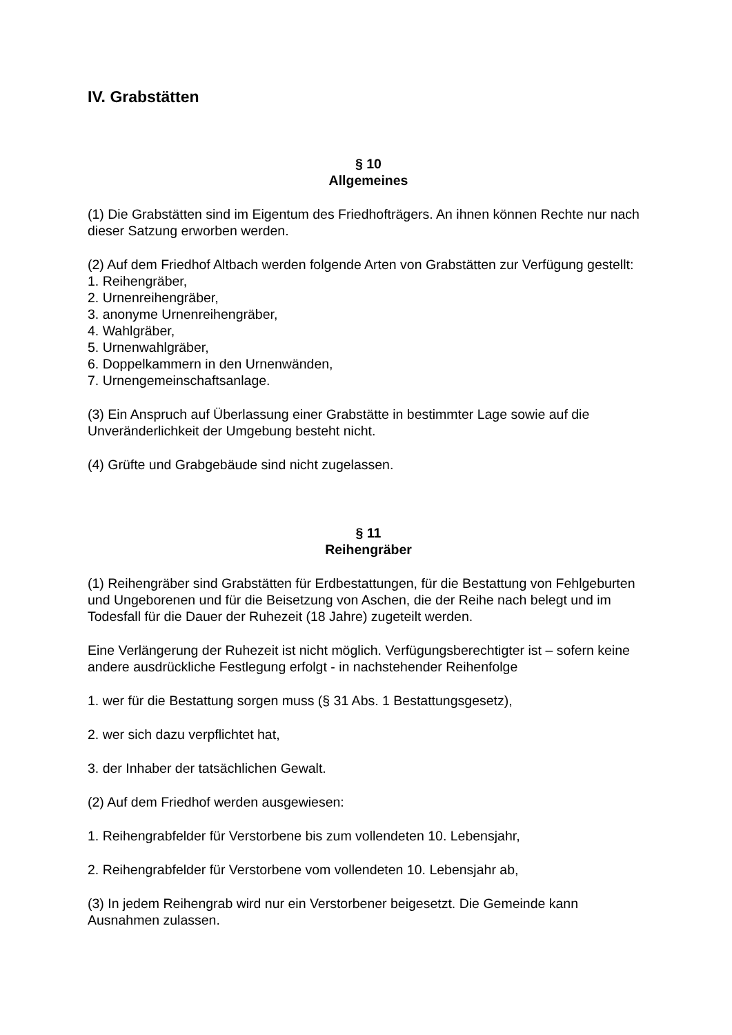IV. Grabstätten
§ 10
Allgemeines
(1) Die Grabstätten sind im Eigentum des Friedhofträgers. An ihnen können Rechte nur nach dieser Satzung erworben werden.
(2) Auf dem Friedhof Altbach werden folgende Arten von Grabstätten zur Verfügung gestellt:
1. Reihengräber,
2. Urnenreihengräber,
3. anonyme Urnenreihengräber,
4. Wahlgräber,
5. Urnenwahlgräber,
6. Doppelkammern in den Urnenwänden,
7. Urnengemeinschaftsanlage.
(3) Ein Anspruch auf Überlassung einer Grabstätte in bestimmter Lage sowie auf die Unveränderlichkeit der Umgebung besteht nicht.
(4) Grüfte und Grabgebäude sind nicht zugelassen.
§ 11
Reihengräber
(1) Reihengräber sind Grabstätten für Erdbestattungen, für die Bestattung von Fehlgeburten und Ungeborenen und für die Beisetzung von Aschen, die der Reihe nach belegt und im Todesfall für die Dauer der Ruhezeit (18 Jahre) zugeteilt werden.
Eine Verlängerung der Ruhezeit ist nicht möglich. Verfügungsberechtigter ist – sofern keine andere ausdrückliche Festlegung erfolgt - in nachstehender Reihenfolge
1. wer für die Bestattung sorgen muss (§ 31 Abs. 1 Bestattungsgesetz),
2. wer sich dazu verpflichtet hat,
3. der Inhaber der tatsächlichen Gewalt.
(2) Auf dem Friedhof werden ausgewiesen:
1. Reihengrabfelder für Verstorbene bis zum vollendeten 10. Lebensjahr,
2. Reihengrabfelder für Verstorbene vom vollendeten 10. Lebensjahr ab,
(3) In jedem Reihengrab wird nur ein Verstorbener beigesetzt. Die Gemeinde kann Ausnahmen zulassen.